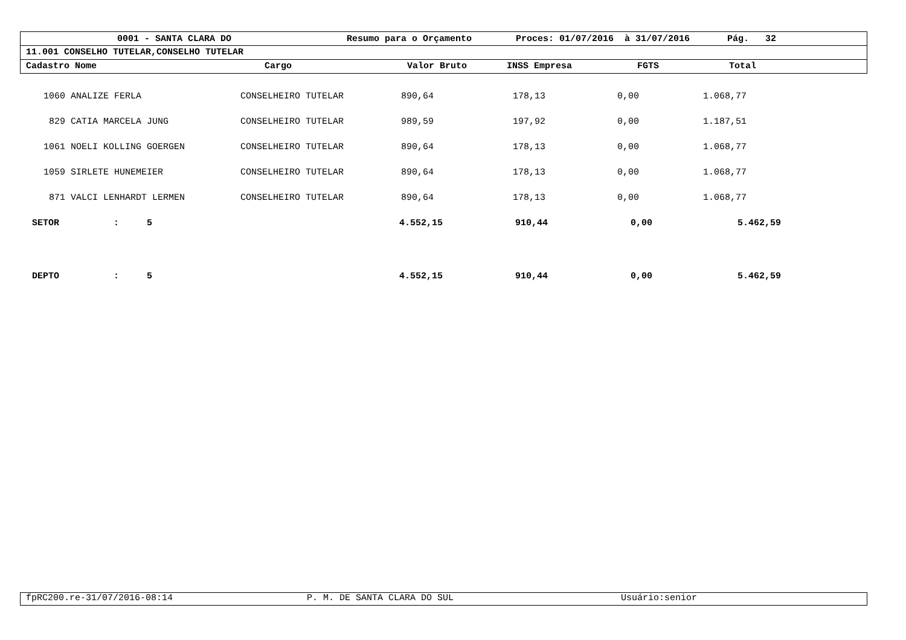| | 0001 - SANTA CLARA DO | Resumo para o Orçamento | Proces: 01/07/2016 à 31/07/2016 | Pág. 32 |
11.001 CONSELHO TUTELAR,CONSELHO TUTELAR
| Cadastro Nome | Cargo | Valor Bruto | INSS Empresa | FGTS | Total |
| --- | --- | --- | --- | --- | --- |
| 1060 | ANALIZE FERLA | CONSELHEIRO TUTELAR | 890,64 | 178,13 | 0,00 | 1.068,77 |
| 829 | CATIA MARCELA JUNG | CONSELHEIRO TUTELAR | 989,59 | 197,92 | 0,00 | 1.187,51 |
| 1061 | NOELI KOLLING GOERGEN | CONSELHEIRO TUTELAR | 890,64 | 178,13 | 0,00 | 1.068,77 |
| 1059 | SIRLETE HUNEMEIER | CONSELHEIRO TUTELAR | 890,64 | 178,13 | 0,00 | 1.068,77 |
| 871 | VALCI LENHARDT LERMEN | CONSELHEIRO TUTELAR | 890,64 | 178,13 | 0,00 | 1.068,77 |
| SETOR | : | 5 | 4.552,15 | 910,44 | 0,00 | 5.462,59 |
| DEPTO | : | 5 | 4.552,15 | 910,44 | 0,00 | 5.462,59 |
| fpRC200.re-31/07/2016-08:14 | P. M. DE SANTA CLARA DO SUL | Usuário:senior |